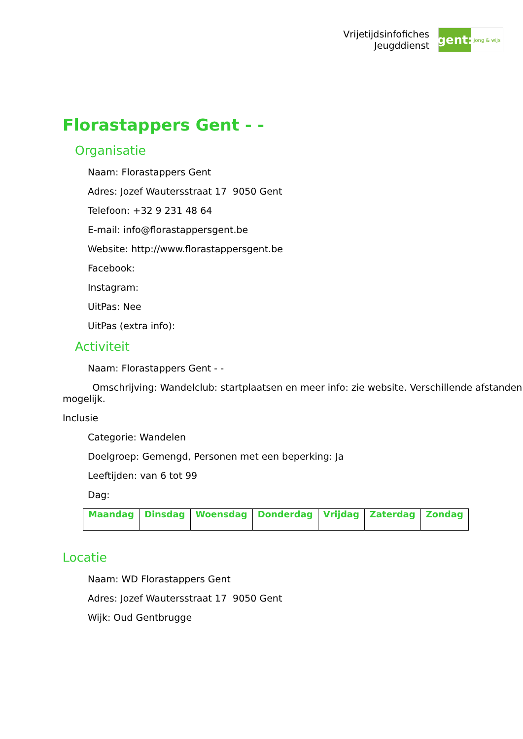Vrijetijdsinfofiches
Jeugddienst
gent:
jong & wijs
Florastappers Gent - -
Organisatie
Naam: Florastappers Gent
Adres: Jozef Wautersstraat 17 9050 Gent
Telefoon: +32 9 231 48 64
E-mail: info@florastappersgent.be
Website: http://www.florastappersgent.be
Facebook:
Instagram:
UitPas: Nee
UitPas (extra info):
Activiteit
Naam: Florastappers Gent - -
Omschrijving: Wandelclub: startplaatsen en meer info: zie website. Verschillende afstanden mogelijk.
Inclusie
Categorie: Wandelen
Doelgroep: Gemengd, Personen met een beperking: Ja
Leeftijden: van 6 tot 99
Dag:
| Maandag | Dinsdag | Woensdag | Donderdag | Vrijdag | Zaterdag | Zondag |
| --- | --- | --- | --- | --- | --- | --- |
Locatie
Naam: WD Florastappers Gent
Adres: Jozef Wautersstraat 17 9050 Gent
Wijk: Oud Gentbrugge